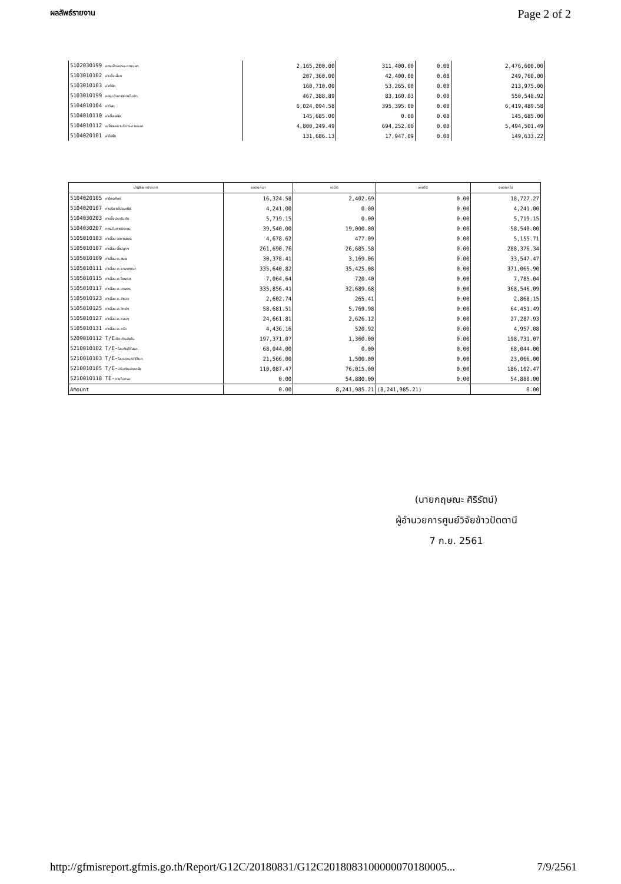ผลลัพธ์รายงาน Page 2 of 2
| 5102030199 คชจ.ฝึกอบรม-ภายนอก | 2,165,200.00 | 311,400.00 | 0.00 | 2,476,600.00 |
| 5103010102 ค่าเบี้ยเลี้ยง | 207,360.00 | 42,400.00 | 0.00 | 249,760.00 |
| 5103010103 ค่าที่พัก | 160,710.00 | 53,265.00 | 0.00 | 213,975.00 |
| 5103010199 คชจ.เดินทางภายในปท. | 467,388.89 | 83,160.03 | 0.00 | 550,548.92 |
| 5104010104 ค่าวัสดุ | 6,024,094.58 | 395,395.00 | 0.00 | 6,419,489.58 |
| 5104010110 ค่าเชื้อเพลิง | 145,685.00 | 0.00 | 0.00 | 145,685.00 |
| 5104010112 ค/จ้างเหมาบริการ-ภายนอก | 4,800,249.49 | 694,252.00 | 0.00 | 5,494,501.49 |
| 5104020101 ค่าไฟฟ้า | 131,686.13 | 17,947.09 | 0.00 | 149,633.22 |
| บัญชีแยกประเภท | ยอดยกมา | เดบิต | เครดิต | ยอดยกไป |
| --- | --- | --- | --- | --- |
| 5104020105 ค่าโทรศัพท์ | 16,324.58 | 2,402.69 | 0.00 | 18,727.27 |
| 5104020107 ค่าบริการไปรษณีย์ | 4,241.00 | 0.00 | 0.00 | 4,241.00 |
| 5104030203 ค่าเบี้ยประกันภัย | 5,719.15 | 0.00 | 0.00 | 5,719.15 |
| 5104030207 คชจ.ในการประชุม | 39,540.00 | 19,000.00 | 0.00 | 58,540.00 |
| 5105010103 ค่าเสื่อม-อาคารสนง. | 4,678.62 | 477.09 | 0.00 | 5,155.71 |
| 5105010107 ค่าเสื่อม-สิ่งปลูกฯ | 261,690.76 | 26,685.58 | 0.00 | 288,376.34 |
| 5105010109 ค่าเสื่อม-ค.สนง. | 30,378.41 | 3,169.06 | 0.00 | 33,547.47 |
| 5105010111 ค่าเสื่อม-ค.ยานพาหนะ | 335,640.82 | 35,425.08 | 0.00 | 371,065.90 |
| 5105010115 ค่าเสื่อม-ค.โฆษณา | 7,064.64 | 720.40 | 0.00 | 7,785.04 |
| 5105010117 ค่าเสื่อม-ค.เกษตร | 335,856.41 | 32,689.68 | 0.00 | 368,546.09 |
| 5105010123 ค่าเสื่อม-ค.สำรวจ | 2,602.74 | 265.41 | 0.00 | 2,868.15 |
| 5105010125 ค่าเสื่อม-ค.วิทย์ฯ | 58,681.51 | 5,769.98 | 0.00 | 64,451.49 |
| 5105010127 ค่าเสื่อม-ค.คอมฯ | 24,661.81 | 2,626.12 | 0.00 | 27,287.93 |
| 5105010131 ค่าเสื่อม-ค.ครัว | 4,436.16 | 520.92 | 0.00 | 4,957.08 |
| 5209010112 T/E เบิกเกินส่งคืน | 197,371.07 | 1,360.00 | 0.00 | 198,731.07 |
| 5210010102 T/E- โอนเงินให้สรก. | 68,044.00 | 0.00 | 0.00 | 68,044.00 |
| 5210010103 T/E- โอนร/คน/ค่าใช้บก. | 21,566.00 | 1,500.00 | 0.00 | 23,066.00 |
| 5210010105 T/E- ปรับเงินฝากคลัง | 110,087.47 | 76,015.00 | 0.00 | 186,102.47 |
| 5210010118 TE- ภายในกรม | 0.00 | 54,880.00 | 0.00 | 54,880.00 |
| Amount | 0.00 | 8,241,985.21 | (8,241,985.21) | 0.00 |
(นายกฤษณะ ศิริรัตน์)
ผู้อำนวยการศูนย์วิจัยข้าวปัตตานี
7 ก.ย. 2561
http://gfmisreport.gfmis.go.th/Report/G12C/20180831/G12C20180831000000701800​05... 7/9/2561